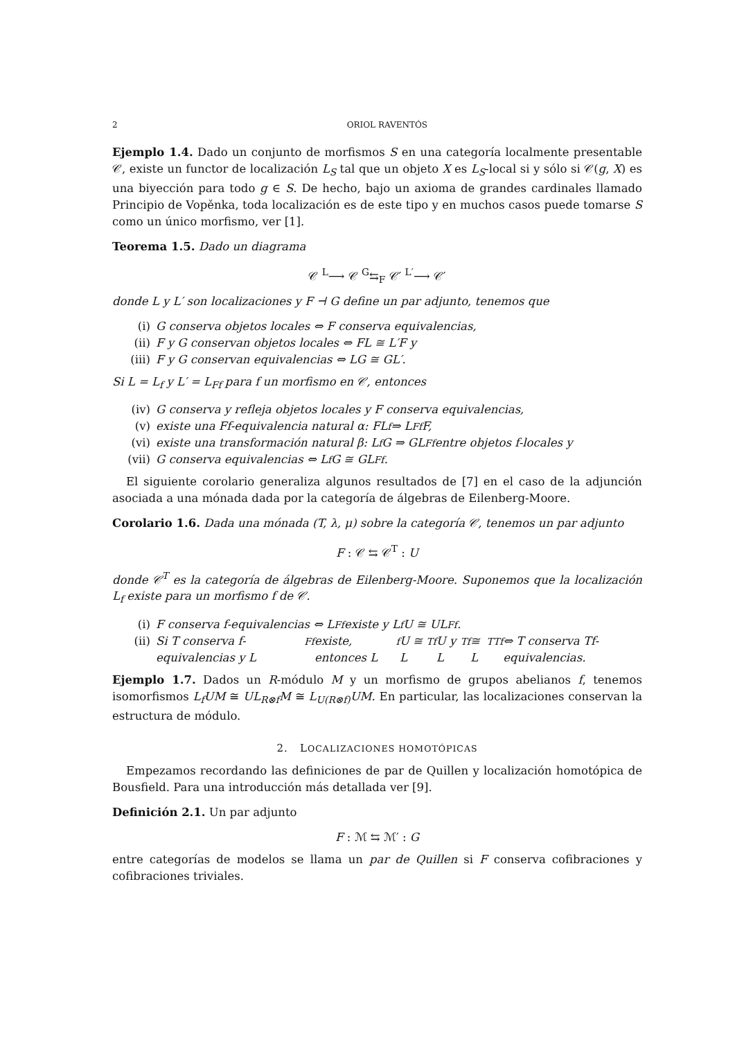2 ORIOL RAVENTÓS
Ejemplo 1.4. Dado un conjunto de morfismos S en una categoría localmente presentable 𝒞, existe un functor de localización L<sub>S</sub> tal que un objeto X es L<sub>S</sub>-local si y sólo si 𝒞(g, X) es una biyección para todo g ∈ S. De hecho, bajo un axioma de grandes cardinales llamado Principio de Vopěnka, toda localización es de este tipo y en muchos casos puede tomarse S como un único morfismo, ver [1].
Teorema 1.5. Dado un diagrama
𝒞 <sup>L</sup>⟶ 𝒞 <sup>G</sup>⇆<sub>F</sub> 𝒞′ <sup>L′</sup>⟶ 𝒞′
donde L y L′ son localizaciones y F ⊣ G define un par adjunto, tenemos que
(i) G conserva objetos locales ⇔ F conserva equivalencias,
(ii) F y G conservan objetos locales ⇔ FL ≅ L′F y
(iii) F y G conservan equivalencias ⇔ LG ≅ GL′.
Si L = L<sub>f</sub> y L′ = L<sub>Ff</sub> para f un morfismo en 𝒞, entonces
(iv) G conserva y refleja objetos locales y F conserva equivalencias,
(v) existe una Ff-equivalencia natural α: FL<sub>f</sub> ⇒ L<sub>Ff</sub>F,
(vi) existe una transformación natural β: L<sub>f</sub>G ⇒ GL<sub>Ff</sub> entre objetos f-locales y
(vii) G conserva equivalencias ⇔ L<sub>f</sub>G ≅ GL<sub>Ff</sub>.
El siguiente corolario generaliza algunos resultados de [7] en el caso de la adjunción asociada a una mónada dada por la categoría de álgebras de Eilenberg-Moore.
Corolario 1.6. Dada una mónada (T, λ, μ) sobre la categoría 𝒞, tenemos un par adjunto
F : 𝒞 ⇆ 𝒞<sup>T</sup> : U
donde 𝒞<sup>T</sup> es la categoría de álgebras de Eilenberg-Moore. Suponemos que la localización L<sub>f</sub> existe para un morfismo f de 𝒞.
(i) F conserva f-equivalencias ⇔ L<sub>Ff</sub> existe y L<sub>f</sub>U ≅ UL<sub>Ff</sub>.
(ii) Si T conserva f-equivalencias y L<sub>Ff</sub> existe, entonces L<sub>f</sub>U ≅ L<sub>Tf</sub>U y L<sub>Tf</sub> ≅ L<sub>TTf</sub> ⇔ T conserva Tf-equivalencias.
Ejemplo 1.7. Dados un R-módulo M y un morfismo de grupos abelianos f, tenemos isomorfismos L<sub>f</sub>UM ≅ UL<sub>R⊗f</sub>M ≅ L<sub>U(R⊗f)</sub>UM. En particular, las localizaciones conservan la estructura de módulo.
2. LOCALIZACIONES HOMOTÓPICAS
Empezamos recordando las definiciones de par de Quillen y localización homotópica de Bousfield. Para una introducción más detallada ver [9].
Definición 2.1. Un par adjunto
F : ℳ ⇆ ℳ′ : G
entre categorías de modelos se llama un par de Quillen si F conserva cofibraciones y cofibraciones triviales.